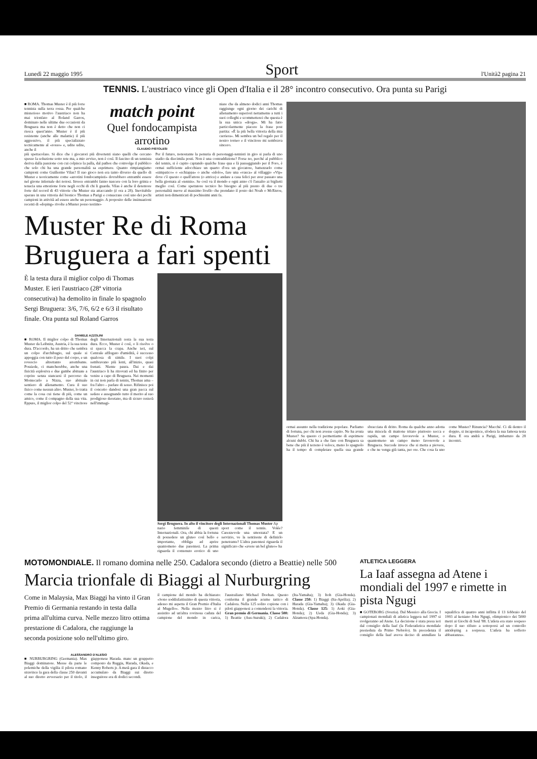Lunedì 22 maggio 1995 Sport l'Unità2 pagina 21
TENNIS. L'austriaco vince gli Open d'Italia e il 28° incontro consecutivo. Ora punta su Parigi
■ ROMA. Thomas Muster è il più forte tennista sulla terra rossa. Per qualche misterioso motivo l'austriaco non ha mai trionfato al Roland Garros, dominato nelle ultime due occasioni da Bruguera ma non è detto che non ci riesca quest'anno. Muster è il più resistente (anche alle malattie) il più aggressivo, il più specializzato tecnicamente al «rosso» e, udite udite, anche il
match point
Quel fondocampista arrotino
CLAUDIO PISTOLESI
niare che da almeno dodici anni Thomas raggiunge ogni giorno dei carichi di allenamento superiori nettamente a tutti i suoi colleghi e scommetterei che questa è la sua unica «droga». Mi ha fatto particolarmente piacere la frase post partita: «È la più bella vittoria della mia carriera». Mi sembra un bel regalo per il nostro torneo e il vincitore mi sembrava sincero.
più spettacolare. Si dice che i giocatori più divertenti siano quelli che cercano spesso la soluzione sotto rete ma, a mio avviso, non è così. Il fascino di un tennista deriva dalla passione con cui colpisce la palla, dal pathos che coinvolge il pubblico che solo chi ha una grande personalità sa esprimere. Quanto rimpiangiamo campioni come Guillermo Vilas? Il suo gioco non era tanto diverso da quello di Muster e teoricamente come «arrotini fondocampisti» dovrebbero entrambi essere nel girone infernale dei noiosi. Invece entrambi fanno nascere con la loro grinta e tenacia una emozione forte negli occhi di chi li guarda. Vilas è anche il detentore forte del record di 43 vittorie che Muster sta attaccando (è ora a 28). Inevitabile sperare in una vittoria del bionico Thomas a Parigi e consacrare così uno dei pochi campioni in attività ad essere anche un personaggio. A proposito delle insinuazioni recenti di «doping» rivolte a Muster posso testimo-
Per il futuro, nonostante la penuria di personaggi-tennisti in giro si parla di uno stadio da diecimila posti. Non è una contraddizione? Forse no, perché al pubblico del tennis, si è capito captando qualche frase qua e là passeggiando per il Foro, è ormai sufficiente adocchiare un quarto d'ora un giocatore, battezzarlo come «simpatico» o «schiappa» o anche «idolo», fare una «vasca» al villaggio «Vip» dove c'è questo o quell'attore (o attrice) e andare a casa felici per aver passato una bella giornata al «tennis». Se così va il mondo e ogni anno c'è l'assalto ai biglietti meglio così. Come spettatore tecnico ho bisogno al più presto di due o tre personalità nuove al massimo livello che prendano il posto dei Noah o McEnroe, artisti non dimenticati di pochissimi anni fa.
Muster Re di Roma
Bruguera a fari spenti
È la testa dura il miglior colpo di Thomas Muster. E ieri l'austriaco (28ª vittoria consecutiva) ha demolito in finale lo spagnolo Sergi Bruguera: 3/6, 7/6, 6/2 e 6/3 il risultato finale. Ora punta sul Roland Garros
DANIELE AZZOLINI
■ ROMA. Il miglior colpo di Thomas Muster da Leibnitz, Austria, è la sua testa dura. D'accordo, ha un dritto che sembra un colpo d'archibugio, sul quale si appoggia con tutto il peso del corpo, e un rovescio altrettanto arrembante. Possiede, ci mancherebbe, anche una fisicità esplosiva e due gambe abituate a coprire senza stancarsi il percorso da Montecarlo a Nizza, suo abituale sentiero di allenamento. Cura il suo fisico come nessun altro. Muster, lo tratta come la cosa cui tiene di più, come un amico, come il compagno della sua vita. Eppure, il miglior colpo del 52° vincitore degli Internazionali resta la sua testa dura. Ecco, Muster è così, o li risolve o si spacca la crapa. Anche ieri, sul Centrale afflogato d'umidità, è successo qualcosa di simile. I suoi colpi sembravano più lenti, all'inizio, quasi frenati. Niente paura. Dai e dai l'austriaco li ha ritrovati ed ha finito per venire a capo di Bruguera. Nei momenti in cui non parla di tennis, Thomas ama – fra l'altro – parlare di sesso. Rifinisce poi il concetto dandosi una gran pacca sul sedere e assegnando tutto il merito al suo prodigioso deretano, ma di sicuro resterà nell'immagi-
Sergi Bruguera. In alto il vincitore degli Internazionali Thomas Muster Ap
nario femminile di questi Internazionali. Ora, chi abbia la fortuna di possedere un gluteo così bello e importante, obbliga ad aprire quantomeno due parentesi. La prima riguarda il contenuto erotico di uno sport come il tennis. Volée? Carezzevole una smorzata? E un servizio, ve la sentireste di definirlo penetrante? L'altra parentesi riguarda il significato che «avere un bel gluteo» ha
ormai assunto nella tradizione popolare. Parliamo di fortuna, per chi non avesse capito. Ne ha avuta Muster? Su questo ci permettiamo di esprimere alcuni dubbi. Chi ha a che fare con Bruguera sa bene che più il terreno è veloce, meno lo spagnolo ha il tempo di completare quella sua grande sbracciata di dritto. Roma da qualche anno adotta una miscela di mattone tritato piuttosto secca e rapida, un campo favorevole a Muster, o quantomeno un campo meno favorevole a Bruguera. Succede invece che si metta a piovere, e che ne venga giù tanta, per ore. Che cosa fa uno come Muster? Rinuncia? Macché. Ci dà dentro il doppio, si incaponisce, sfodera la sua famosa testa dura. E ora andrà a Parigi, imbattuto da 28 incontri.
MOTOMONDIALE. Il romano domina nelle 250. Cadalora secondo (dietro a Beattie) nelle 500
Marcia trionfale di Biaggi al Nurburgring
Come in Malaysia, Max Biaggi ha vinto il Gran Premio di Germania restando in testa dalla prima all'ultima curva. Nelle mezzo litro ottima prestazione di Cadalora, che raggiunge la seconda posizione solo nell'ultimo giro.
ALESSANDRO D'ALESIO
■ NURBURGRING (Germania). Max Biaggi dominatore. Messe da parte le polemiche della vigilia il pilota romano stravince la gara della classe 250 davanti al suo diretto avversario per il titolo, il giapponese Harada. manc un gruppetto composto da Ruggia, Harada, Okada, e Kenny Roberts jr. A metà gara il distacco accumulato da Biaggi sui diretto inseguitore era di dodici secondi.
il campione del mondo ha dichiarato: «Sono soddisfattissimo di questa vittoria, adesso mi aspetta il Gran Premio d'Italia al Mugello». Nella mezzo litro si è assistito ad un'altra rovinosa caduta del campione del mondo in carica, l'australiano Michael Doohan. Questo conferma il grande acume tattico di Cadalora. Nella 125 solito copione con i piloti giapponesi a contendersi la vittoria. Gran premio di Germania. Classe 500: 1) Beattie (Aus-Suzuki); 2) Cadalora (Ita-Yamaha); 3) Itoh (Gia-Honda). Classe 250: 1) Biaggi (Ita-Aprilia); 2) Harada (Gia-Yamaha); 3) Okada (Gia-Honda). Classe 125: 1) Aoki (Gia-Honda); 2) Ueda (Gia-Honda); 3) Alzamora (Spa-Honda).
ATLETICA LEGGERA
La Iaaf assegna ad Atene i mondiali del 1997 e rimette in pista Ngugi
■ GOTEBORG (Svezia). Dal Messico alla Grecia. I campionati mondiali di atletica leggera nel 1997 si svolgeranno ad Atene. La decisione è stata presa ieri dal consiglio della Iaaf (la Federatletica mondiale presieduta da Primo Nebiolo). In precedenza il consiglio della Iaaf aveva deciso di annullare la squalifica di quattro anni inflitta il 13 febbraio del 1993 al keniano John Ngugi, olimpionico dei 5000 metri ai Giochi di Seul '88. L'atleta era stato sospeso dopo il suo rifiuto a sottoporsi ad un controllo antidoping a sorpresa. L'atleta ha sofferto abbastanza».